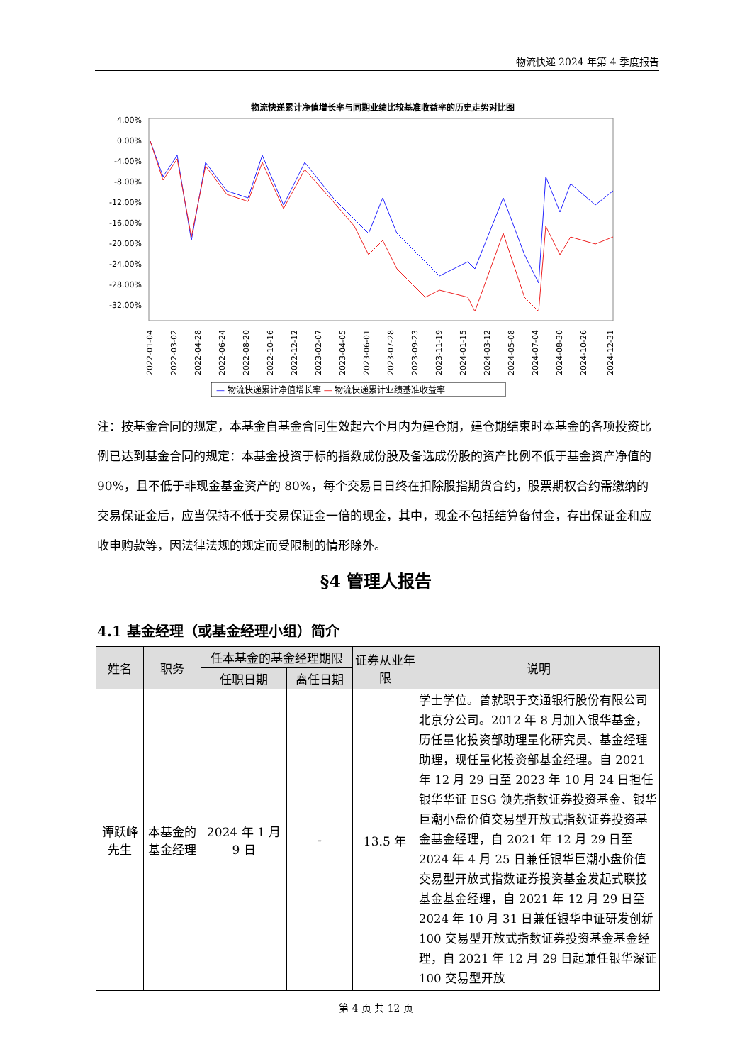物流快递 2024 年第 4 季度报告
物流快递累计净值增长率与同期业绩比较基准收益率的历史走势对比图
4.00%
0.00%
-4.00%
-8.00%
-12.00%
-16.00%
-20.00%
-24.00%
-28.00%
-32.00%
2022-01-04
2022-03-02
2022-04-28
2022-06-24
2022-08-20
2022-10-16
2022-12-12
2023-02-07
2023-04-05
2023-06-01
2023-07-28
2023-09-23
2023-11-19
2024-01-15
2024-03-12
2024-05-08
2024-07-04
2024-08-30
2024-10-26
2024-12-31
— 物流快递累计净值增长率 — 物流快递累计业绩基准收益率
注：按基金合同的规定，本基金自基金合同生效起六个月内为建仓期，建仓期结束时本基金的各项投资比例已达到基金合同的规定：本基金投资于标的指数成份股及备选成份股的资产比例不低于基金资产净值的 90%，且不低于非现金基金资产的 80%，每个交易日日终在扣除股指期货合约，股票期权合约需缴纳的交易保证金后，应当保持不低于交易保证金一倍的现金，其中，现金不包括结算备付金，存出保证金和应收申购款等，因法律法规的规定而受限制的情形除外。
§4 管理人报告
4.1 基金经理（或基金经理小组）简介
| 姓名 | 职务 | 任本基金的基金经理期限 | | 证券从业年限 | 说明 |
| --- | --- | --- | --- | --- | --- |
| | | 任职日期 | 离任日期 | | |
| 谭跃峰先生 | 本基金的基金经理 | 2024 年 1 月 9 日 | - | 13.5 年 | 学士学位。曾就职于交通银行股份有限公司北京分公司。2012 年 8 月加入银华基金，历任量化投资部助理量化研究员、基金经理助理，现任量化投资部基金经理。自 2021 年 12 月 29 日至 2023 年 10 月 24 日担任银华华证 ESG 领先指数证券投资基金、银华巨潮小盘价值交易型开放式指数证券投资基金基金经理，自 2021 年 12 月 29 日至 2024 年 4 月 25 日兼任银华巨潮小盘价值交易型开放式指数证券投资基金发起式联接基金基金经理，自 2021 年 12 月 29 日至 2024 年 10 月 31 日兼任银华中证研发创新 100 交易型开放式指数证券投资基金基金经理，自 2021 年 12 月 29 日起兼任银华深证 100 交易型开放 |
第 4 页 共 12 页